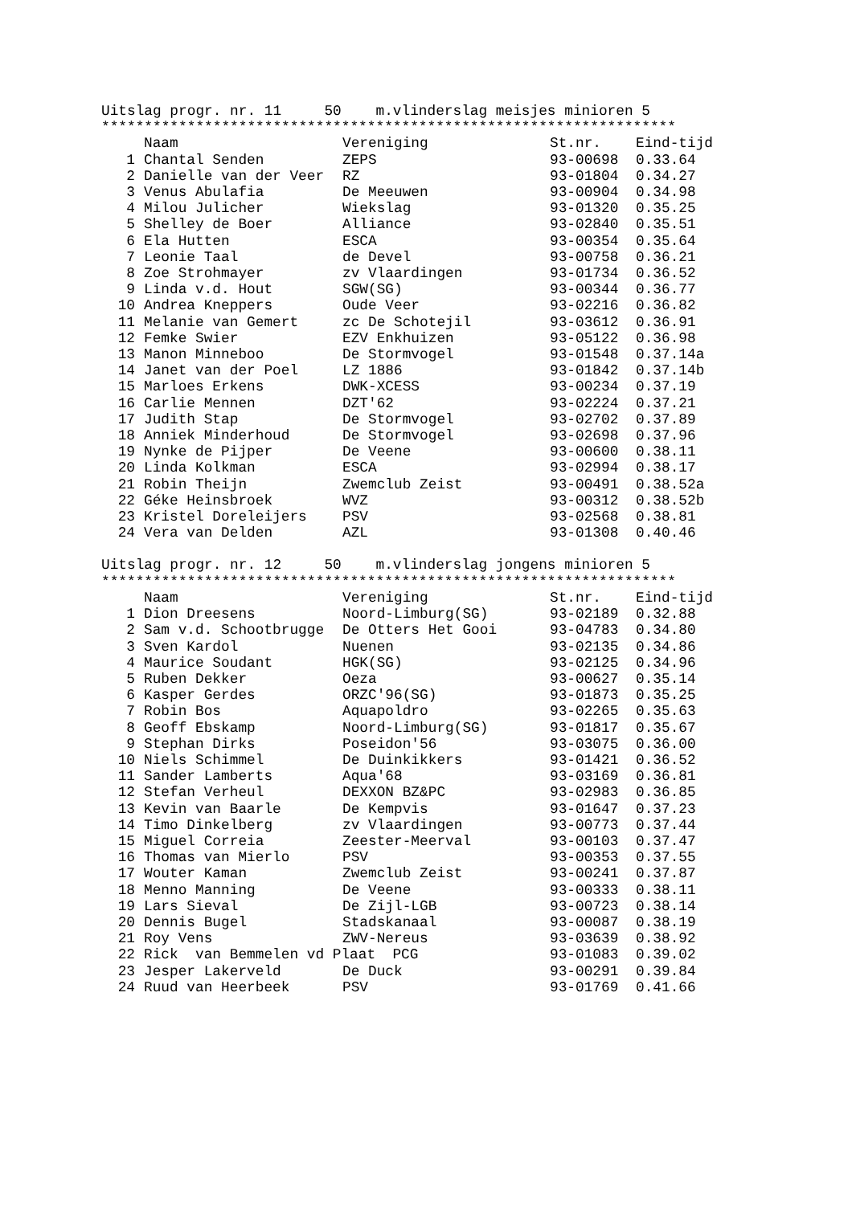Uitslag progr. nr. 11     50    m.vlinderslag meisjes minioren 5
*******************************************************************
| | Naam | Vereniging | St.nr. | Eind-tijd |
| --- | --- | --- | --- | --- |
| 1 | Chantal Senden | ZEPS | 93-00698 | 0.33.64 |
| 2 | Danielle van der Veer | RZ | 93-01804 | 0.34.27 |
| 3 | Venus Abulafia | De Meeuwen | 93-00904 | 0.34.98 |
| 4 | Milou Julicher | Wiekslag | 93-01320 | 0.35.25 |
| 5 | Shelley de Boer | Alliance | 93-02840 | 0.35.51 |
| 6 | Ela Hutten | ESCA | 93-00354 | 0.35.64 |
| 7 | Leonie Taal | de Devel | 93-00758 | 0.36.21 |
| 8 | Zoe Strohmayer | zv Vlaardingen | 93-01734 | 0.36.52 |
| 9 | Linda v.d. Hout | SGW(SG) | 93-00344 | 0.36.77 |
| 10 | Andrea Kneppers | Oude Veer | 93-02216 | 0.36.82 |
| 11 | Melanie van Gemert | zc De Schotejil | 93-03612 | 0.36.91 |
| 12 | Femke Swier | EZV Enkhuizen | 93-05122 | 0.36.98 |
| 13 | Manon Minneboo | De Stormvogel | 93-01548 | 0.37.14a |
| 14 | Janet van der Poel | LZ 1886 | 93-01842 | 0.37.14b |
| 15 | Marloes Erkens | DWK-XCESS | 93-00234 | 0.37.19 |
| 16 | Carlie Mennen | DZT'62 | 93-02224 | 0.37.21 |
| 17 | Judith Stap | De Stormvogel | 93-02702 | 0.37.89 |
| 18 | Anniek Minderhoud | De Stormvogel | 93-02698 | 0.37.96 |
| 19 | Nynke de Pijper | De Veene | 93-00600 | 0.38.11 |
| 20 | Linda Kolkman | ESCA | 93-02994 | 0.38.17 |
| 21 | Robin Theijn | Zwemclub Zeist | 93-00491 | 0.38.52a |
| 22 | Géke Heinsbroek | WVZ | 93-00312 | 0.38.52b |
| 23 | Kristel Doreleijers | PSV | 93-02568 | 0.38.81 |
| 24 | Vera van Delden | AZL | 93-01308 | 0.40.46 |
Uitslag progr. nr. 12     50    m.vlinderslag jongens minioren 5
*******************************************************************
| | Naam | Vereniging | St.nr. | Eind-tijd |
| --- | --- | --- | --- | --- |
| 1 | Dion Dreesens | Noord-Limburg(SG) | 93-02189 | 0.32.88 |
| 2 | Sam v.d. Schootbrugge | De Otters Het Gooi | 93-04783 | 0.34.80 |
| 3 | Sven Kardol | Nuenen | 93-02135 | 0.34.86 |
| 4 | Maurice Soudant | HGK(SG) | 93-02125 | 0.34.96 |
| 5 | Ruben Dekker | Oeza | 93-00627 | 0.35.14 |
| 6 | Kasper Gerdes | ORZC'96(SG) | 93-01873 | 0.35.25 |
| 7 | Robin Bos | Aquapoldro | 93-02265 | 0.35.63 |
| 8 | Geoff Ebskamp | Noord-Limburg(SG) | 93-01817 | 0.35.67 |
| 9 | Stephan Dirks | Poseidon'56 | 93-03075 | 0.36.00 |
| 10 | Niels Schimmel | De Duinkikkers | 93-01421 | 0.36.52 |
| 11 | Sander Lamberts | Aqua'68 | 93-03169 | 0.36.81 |
| 12 | Stefan Verheul | DEXXON BZ&PC | 93-02983 | 0.36.85 |
| 13 | Kevin van Baarle | De Kempvis | 93-01647 | 0.37.23 |
| 14 | Timo Dinkelberg | zv Vlaardingen | 93-00773 | 0.37.44 |
| 15 | Miguel Correia | Zeester-Meerval | 93-00103 | 0.37.47 |
| 16 | Thomas van Mierlo | PSV | 93-00353 | 0.37.55 |
| 17 | Wouter Kaman | Zwemclub Zeist | 93-00241 | 0.37.87 |
| 18 | Menno Manning | De Veene | 93-00333 | 0.38.11 |
| 19 | Lars Sieval | De Zijl-LGB | 93-00723 | 0.38.14 |
| 20 | Dennis Bugel | Stadskanaal | 93-00087 | 0.38.19 |
| 21 | Roy Vens | ZWV-Nereus | 93-03639 | 0.38.92 |
| 22 | Rick van Bemmelen vd Plaat PCG | | 93-01083 | 0.39.02 |
| 23 | Jesper Lakerveld | De Duck | 93-00291 | 0.39.84 |
| 24 | Ruud van Heerbeek | PSV | 93-01769 | 0.41.66 |